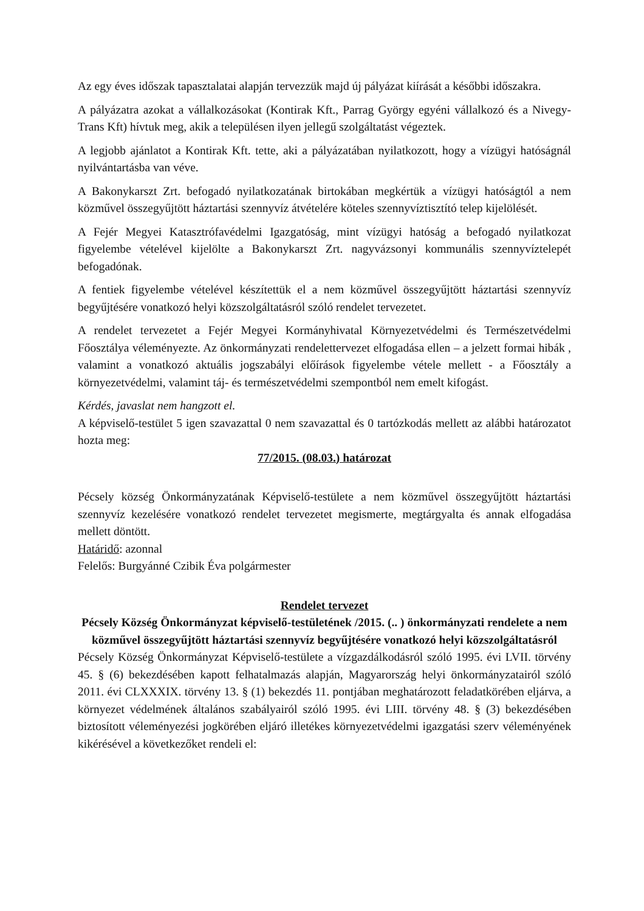Az egy éves időszak tapasztalatai alapján tervezzük majd új pályázat kiírását a későbbi időszakra.
A pályázatra azokat a vállalkozásokat (Kontirak Kft., Parrag György egyéni vállalkozó és a Nivegy-Trans Kft) hívtuk meg, akik a településen ilyen jellegű szolgáltatást végeztek.
A legjobb ajánlatot a Kontirak Kft. tette, aki a pályázatában nyilatkozott, hogy a vízügyi hatóságnál nyilvántartásba van véve.
A Bakonykarszt Zrt. befogadó nyilatkozatának birtokában megkértük a vízügyi hatóságtól a nem közművel összegyűjtött háztartási szennyvíz átvételére köteles szennyvíztisztító telep kijelölését.
A Fejér Megyei Katasztrófavédelmi Igazgatóság, mint vízügyi hatóság a befogadó nyilatkozat figyelembe vételével kijelölte a Bakonykarszt Zrt. nagyvázsonyi kommunális szennyvíztelepét befogadónak.
A fentiek figyelembe vételével készítettük el a nem közművel összegyűjtött háztartási szennyvíz begyűjtésére vonatkozó helyi közszolgáltatásról szóló rendelet tervezetet.
A rendelet tervezetet a Fejér Megyei Kormányhivatal Környezetvédelmi és Természetvédelmi Főosztálya véleményezte. Az önkormányzati rendelettervezet elfogadása ellen – a jelzett formai hibák , valamint a vonatkozó aktuális jogszabályi előírások figyelembe vétele mellett - a Főosztály a környezetvédelmi, valamint táj- és természetvédelmi szempontból nem emelt kifogást.
Kérdés, javaslat nem hangzott el.
A képviselő-testület 5 igen szavazattal 0 nem szavazattal és 0 tartózkodás mellett az alábbi határozatot hozta meg:
77/2015. (08.03.) határozat
Pécsely község Önkormányzatának Képviselő-testülete a nem közművel összegyűjtött háztartási szennyvíz kezelésére vonatkozó rendelet tervezetet megismerte, megtárgyalta és annak elfogadása mellett döntött.
Határidő: azonnal
Felelős: Burgyánné Czibik Éva polgármester
Rendelet tervezet
Pécsely Község Önkormányzat képviselő-testületének /2015. (.. ) önkormányzati rendelete a nem közművel összegyűjtött háztartási szennyvíz begyűjtésére vonatkozó helyi közszolgáltatásról
Pécsely Község Önkormányzat Képviselő-testülete a vízgazdálkodásról szóló 1995. évi LVII. törvény 45. § (6) bekezdésében kapott felhatalmazás alapján, Magyarország helyi önkormányzatairól szóló 2011. évi CLXXXIX. törvény 13. § (1) bekezdés 11. pontjában meghatározott feladatkörében eljárva, a környezet védelmének általános szabályairól szóló 1995. évi LIII. törvény 48. § (3) bekezdésében biztosított véleményezési jogkörében eljáró illetékes környezetvédelmi igazgatási szerv véleményének kikérésével a következőket rendeli el: